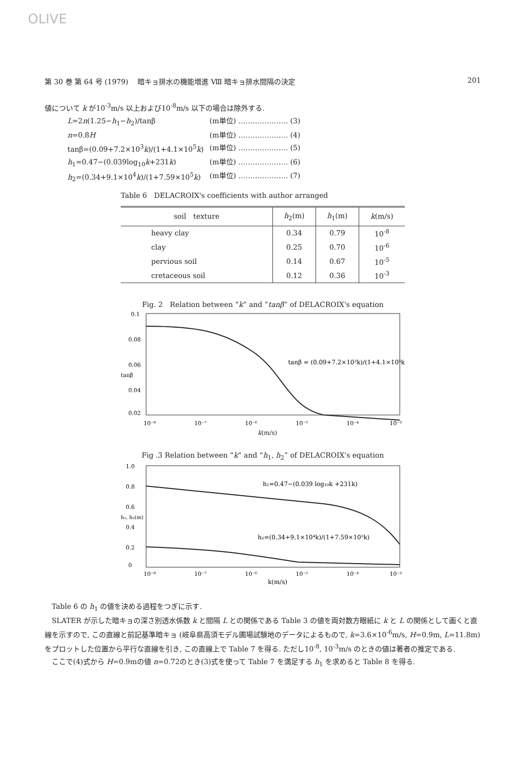OLIVE
第 30 巻 第 64 号 (1979)　 暗キョ排水の機能増進 Ⅷ 暗キョ排水間隔の決定 201
値について k が10<sup>-3</sup>m/s 以上および10<sup>-8</sup>m/s 以下の場合は除外する.
L=2n(1.25−h<sub>1</sub>−h<sub>2</sub>)/tanβ (m単位) ………………… (3)
n=0.8H (m単位) ………………… (4)
tanβ=(0.09+7.2×10<sup>3</sup>k)/(1+4.1×10<sup>5</sup>k) (m単位) ………………… (5)
h<sub>1</sub>=0.47−(0.039log<sub>10</sub>k+231k) (m単位) ………………… (6)
h<sub>2</sub>=(0.34+9.1×10<sup>4</sup>k)/(1+7.59×10<sup>5</sup>k) (m単位) ………………… (7)
Table 6　DELACROIX's coefficients with author arranged
| soil texture | h<sub>2</sub>(m) | h<sub>1</sub>(m) | k (m/s) |
| --- | --- | --- | --- |
| heavy clay | 0.34 | 0.79 | 10<sup>-8</sup> |
| clay | 0.25 | 0.70 | 10<sup>-6</sup> |
| pervious soil | 0.14 | 0.67 | 10<sup>-5</sup> |
| cretaceous soil | 0.12 | 0.36 | 10<sup>-3</sup> |
Fig. 2　Relation between “k” and ”tanβ” of DELACROIX's equation
0.1
0.08
0.06
0.04
0.02
tanβ
tanβ = (0.09+7.2×10³k)/(1+4.1×10⁵k)
10⁻⁸
10⁻⁷
10⁻⁶
10⁻⁵
10⁻⁴
10⁻³
k(m/s)
Fig .3 Relation between “k” and “h<sub>1</sub>, h<sub>2</sub>” of DELACROIX's equation
1.0
0.8
0.6
0.4
0.2
0
h₁, h₂(m)
h₁=0.47−(0.039 log₁₀k +231k)
h₂=(0.34+9.1×10⁴k)/(1+7.59×10⁵k)
10⁻⁸
10⁻⁷
10⁻⁶
10⁻⁵
10⁻⁴
10⁻³
k(m/s)
Table 6 の h<sub>1</sub> の値を決める過程をつぎに示す.
SLATER が示した暗キョの深さ別透水係数 k と間隔 L との関係である Table 3 の値を両対数方眼紙に k と L の関係として画くと直線を示すので, この直線と前記基準暗キョ (岐阜県高須モデル圃場試験地のデータによるもので, k=3.6×10<sup>-6</sup>m/s, H=0.9m, L=11.8m) をプロットした位置から平行な直線を引き, この直線上で Table 7 を得る. ただし10<sup>-8</sup>, 10<sup>-3</sup>m/s のときの値は著者の推定である.
ここで(4)式から H=0.9mの値 n=0.72のとき(3)式を使って Table 7 を満足する h<sub>1</sub> を求めると Table 8 を得る.